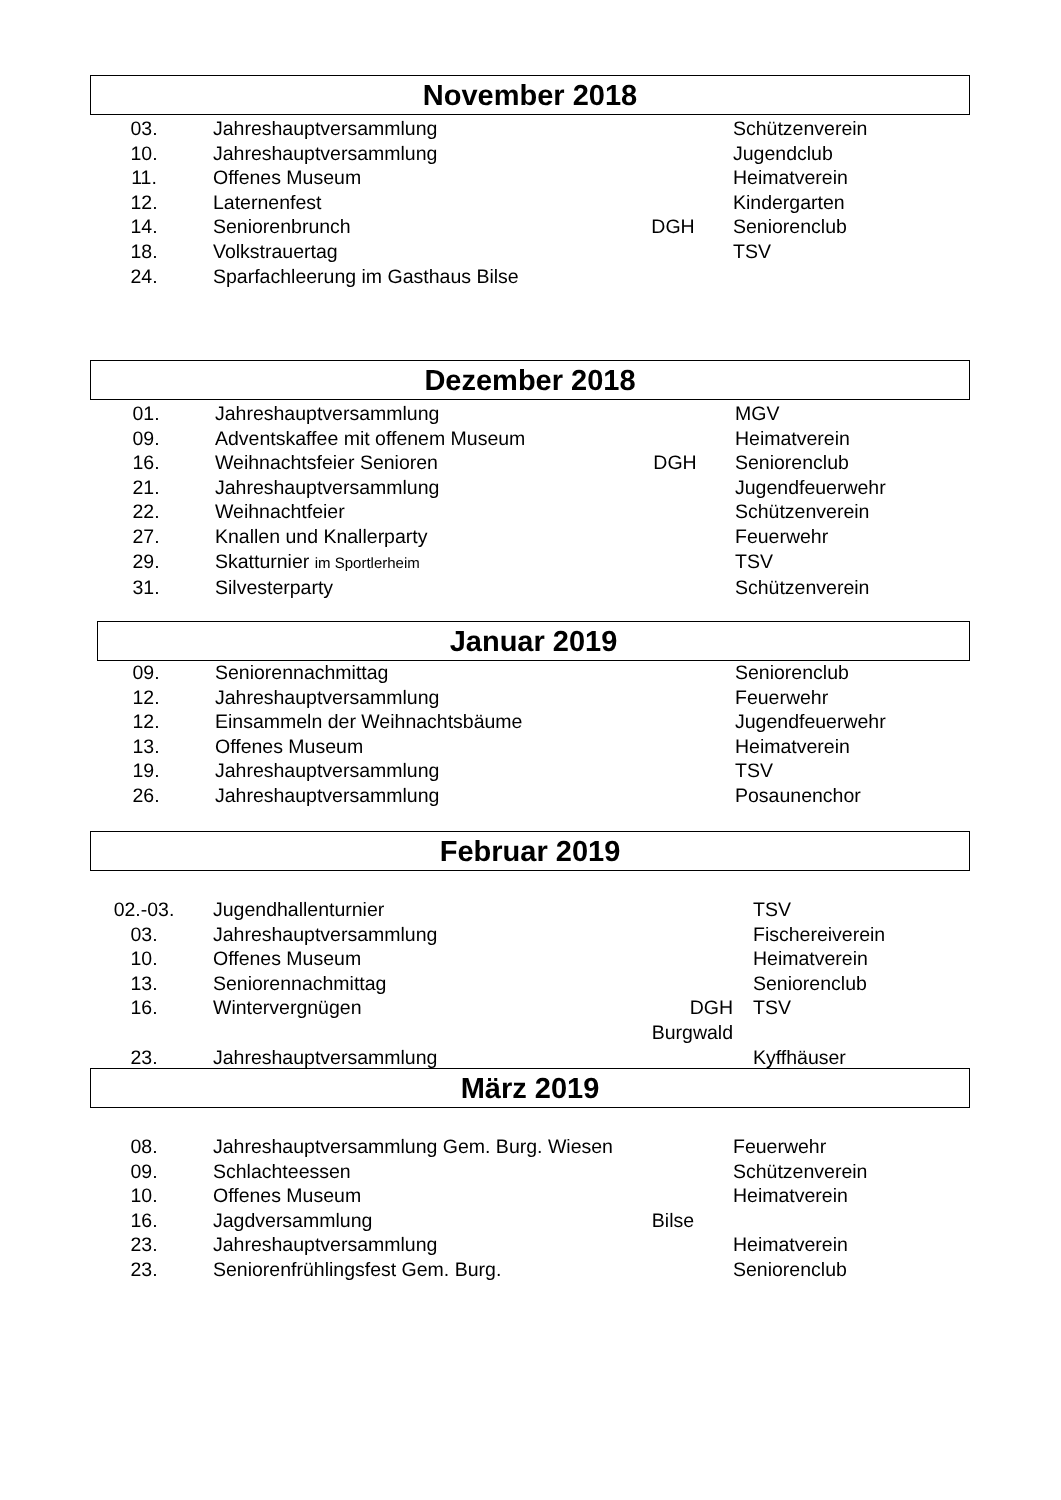November 2018
| 03. | Jahreshauptversammlung | | Schützenverein |
| 10. | Jahreshauptversammlung | | Jugendclub |
| 11. | Offenes Museum | | Heimatverein |
| 12. | Laternenfest | | Kindergarten |
| 14. | Seniorenbrunch | DGH | Seniorenclub |
| 18. | Volkstrauertag | | TSV |
| 24. | Sparfachleerung im Gasthaus Bilse | | |
Dezember 2018
| 01. | Jahreshauptversammlung | | MGV |
| 09. | Adventskaffee mit offenem Museum | | Heimatverein |
| 16. | Weihnachtsfeier Senioren | DGH | Seniorenclub |
| 21. | Jahreshauptversammlung | | Jugendfeuerwehr |
| 22. | Weihnachtfeier | | Schützenverein |
| 27. | Knallen und Knallerparty | | Feuerwehr |
| 29. | Skatturnier im Sportlerheim | | TSV |
| 31. | Silvesterparty | | Schützenverein |
Januar 2019
| 09. | Seniorennachmittag | | Seniorenclub |
| 12. | Jahreshauptversammlung | | Feuerwehr |
| 12. | Einsammeln der Weihnachtsbäume | | Jugendfeuerwehr |
| 13. | Offenes Museum | | Heimatverein |
| 19. | Jahreshauptversammlung | | TSV |
| 26. | Jahreshauptversammlung | | Posaunenchor |
Februar 2019
| 02.-03. | Jugendhallenturnier | | TSV |
| 03. | Jahreshauptversammlung | | Fischereiverein |
| 10. | Offenes Museum | | Heimatverein |
| 13. | Seniorennachmittag | | Seniorenclub |
| 16. | Wintervergnügen | DGH Burgwald | TSV |
| 23. | Jahreshauptversammlung | | Kyffhäuser |
März 2019
| 08. | Jahreshauptversammlung Gem. Burg. Wiesen | | Feuerwehr |
| 09. | Schlachteessen | | Schützenverein |
| 10. | Offenes Museum | | Heimatverein |
| 16. | Jagdversammlung | Bilse | |
| 23. | Jahreshauptversammlung | | Heimatverein |
| 23. | Seniorenfrühlingsfest Gem. Burg. | | Seniorenclub |